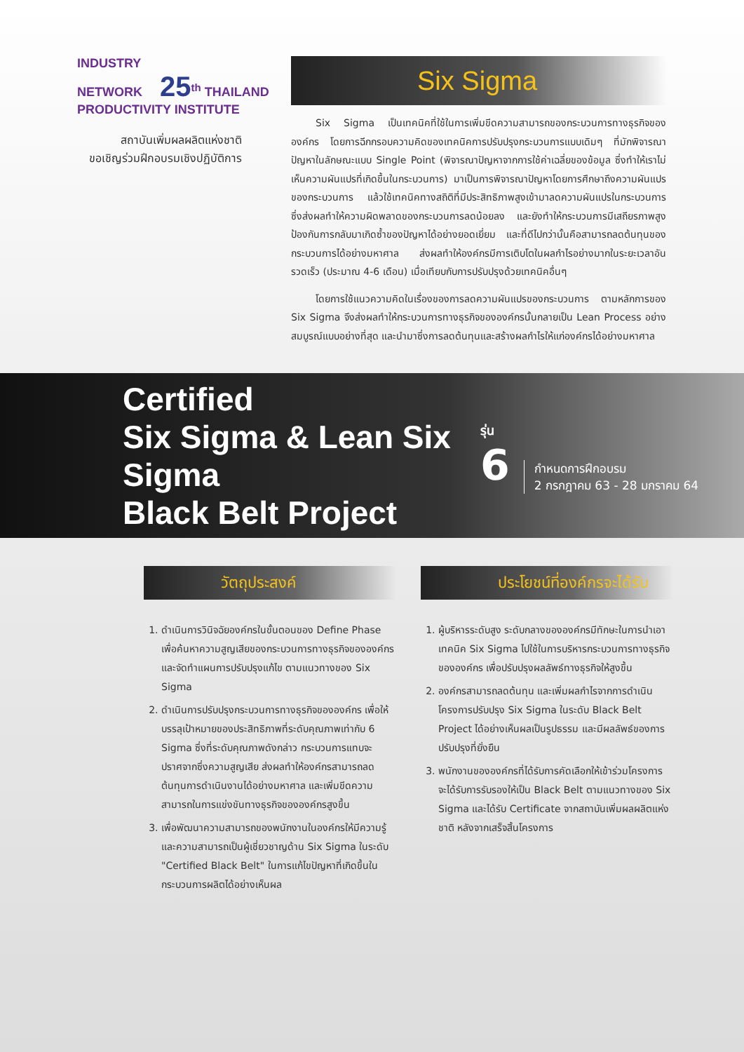INDUSTRY
NETWORK 25<sup>th</sup> THAILAND PRODUCTIVITY INSTITUTE
สถาบันเพิ่มผลผลิตแห่งชาติ
ขอเชิญร่วมฝึกอบรมเชิงปฏิบัติการ
Six Sigma
Six Sigma เป็นเทคนิคที่ใช้ในการเพิ่มขีดความสามารถของกระบวนการทางธุรกิจขององค์กร โดยการฉีกกรอบความคิดของเทคนิคการปรับปรุงกระบวนการแบบเดิมๆ ที่มักพิจารณาปัญหาในลักษณะแบบ Single Point (พิจารณาปัญหาจากการใช้ค่าเฉลี่ยของข้อมูล ซึ่งทำให้เราไม่เห็นความผันแปรที่เกิดขึ้นในกระบวนการ) มาเป็นการพิจารณาปัญหาโดยการศึกษาถึงความผันแปรของกระบวนการ แล้วใช้เทคนิคทางสถิติที่มีประสิทธิภาพสูงเข้ามาลดความผันแปรในกระบวนการ ซึ่งส่งผลทำให้ความผิดพลาดของกระบวนการลดน้อยลง และยังทำให้กระบวนการมีเสถียรภาพสูง ป้องกันการกลับมาเกิดซ้ำของปัญหาได้อย่างยอดเยี่ยม และที่ดีไปกว่านั้นคือสามารถลดต้นทุนของกระบวนการได้อย่างมหาศาล ส่งผลทำให้องค์กรมีการเติบโตในผลกำไรอย่างมากในระยะเวลาอันรวดเร็ว (ประมาณ 4-6 เดือน) เมื่อเทียบกับการปรับปรุงด้วยเทคนิคอื่นๆ
โดยการใช้แนวความคิดในเรื่องของการลดความผันแปรของกระบวนการ ตามหลักการของ Six Sigma จึงส่งผลทำให้กระบวนการทางธุรกิจขององค์กรนั้นกลายเป็น Lean Process อย่างสมบูรณ์แบบอย่างที่สุด และนำมาซึ่งการลดต้นทุนและสร้างผลกำไรให้แก่องค์กรได้อย่างมหาศาล
Certified
Six Sigma & Lean Six Sigma
Black Belt Project
รุ่น
6
กำหนดการฝึกอบรม
2 กรกฎาคม 63 - 28 มกราคม 64
วัตถุประสงค์
1. ดำเนินการวินิจฉัยองค์กรในขั้นตอนของ Define Phase เพื่อค้นหาความสูญเสียของกระบวนการทางธุรกิจขององค์กร และจัดทำแผนการปรับปรุงแก้ไข ตามแนวทางของ Six Sigma
2. ดำเนินการปรับปรุงกระบวนการทางธุรกิจขององค์กร เพื่อให้บรรลุเป้าหมายของประสิทธิภาพที่ระดับคุณภาพเท่ากับ 6 Sigma ซึ่งที่ระดับคุณภาพดังกล่าว กระบวนการแทบจะปราศจากซึ่งความสูญเสีย ส่งผลทำให้องค์กรสามารถลดต้นทุนการดำเนินงานได้อย่างมหาศาล และเพิ่มขีดความสามารถในการแข่งขันทางธุรกิจขององค์กรสูงขึ้น
3. เพื่อพัฒนาความสามารถของพนักงานในองค์กรให้มีความรู้และความสามารถเป็นผู้เชี่ยวชาญด้าน Six Sigma ในระดับ "Certified Black Belt" ในการแก้ไขปัญหาที่เกิดขึ้นในกระบวนการผลิตได้อย่างเห็นผล
ประโยชน์ที่องค์กรจะได้รับ
1. ผู้บริหารระดับสูง ระดับกลางขององค์กรมีทักษะในการนำเอาเทคนิค Six Sigma ไปใช้ในการบริหารกระบวนการทางธุรกิจขององค์กร เพื่อปรับปรุงผลลัพธ์ทางธุรกิจให้สูงขึ้น
2. องค์กรสามารถลดต้นทุน และเพิ่มผลกำไรจากการดำเนินโครงการปรับปรุง Six Sigma ในระดับ Black Belt Project ได้อย่างเห็นผลเป็นรูปธรรม และมีผลลัพธ์ของการปรับปรุงที่ยั่งยืน
3. พนักงานขององค์กรที่ได้รับการคัดเลือกให้เข้าร่วมโครงการ จะได้รับการรับรองให้เป็น Black Belt ตามแนวทางของ Six Sigma และได้รับ Certificate จากสถาบันเพิ่มผลผลิตแห่งชาติ หลังจากเสร็จสิ้นโครงการ